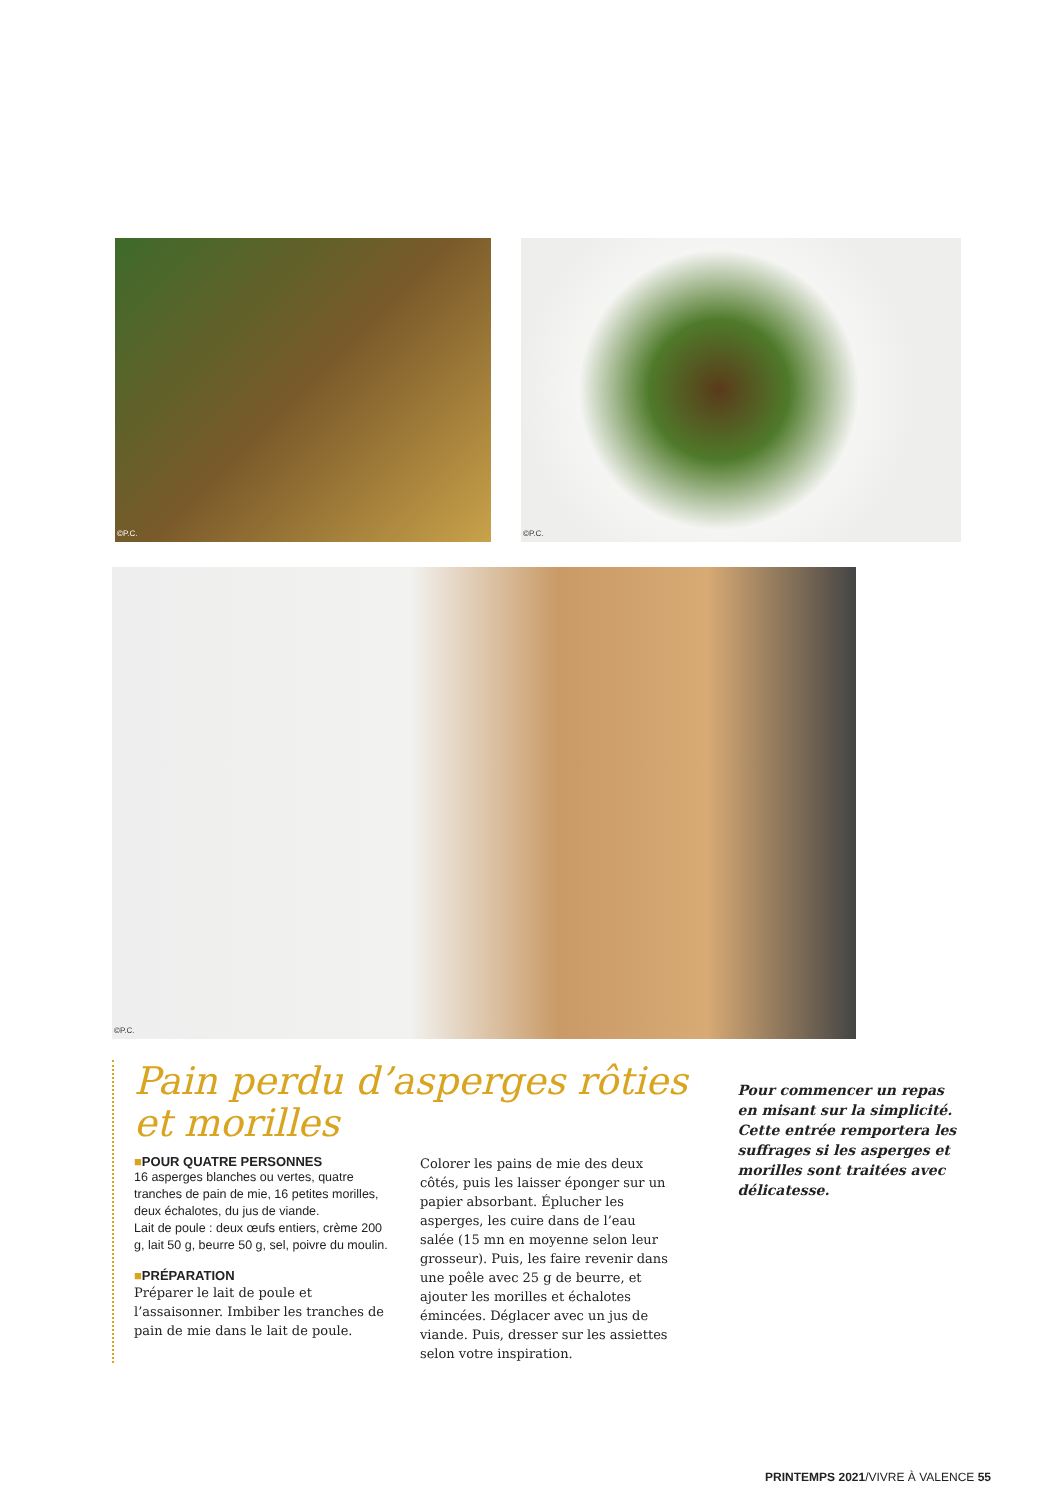©P.C.
©P.C.
©P.C.
Pain perdu d’asperges rôties
et morilles
■POUR QUATRE PERSONNES
16 asperges blanches ou vertes, quatre tranches de pain de mie, 16 petites morilles, deux échalotes, du jus de viande.
Lait de poule : deux œufs entiers, crème 200 g, lait 50 g, beurre 50 g, sel, poivre du moulin.
■PRÉPARATION
Préparer le lait de poule et l’assaisonner. Imbiber les tranches de pain de mie dans le lait de poule.
Colorer les pains de mie des deux côtés, puis les laisser éponger sur un papier absorbant. Éplucher les asperges, les cuire dans de l’eau salée (15 mn en moyenne selon leur grosseur). Puis, les faire revenir dans une poêle avec 25 g de beurre, et ajouter les morilles et échalotes émincées. Déglacer avec un jus de viande. Puis, dresser sur les assiettes selon votre inspiration.
Pour commencer un repas en misant sur la simplicité. Cette entrée remportera les suffrages si les asperges et morilles sont traitées avec délicatesse.
PRINTEMPS 2021/VIVRE À VALENCE 55